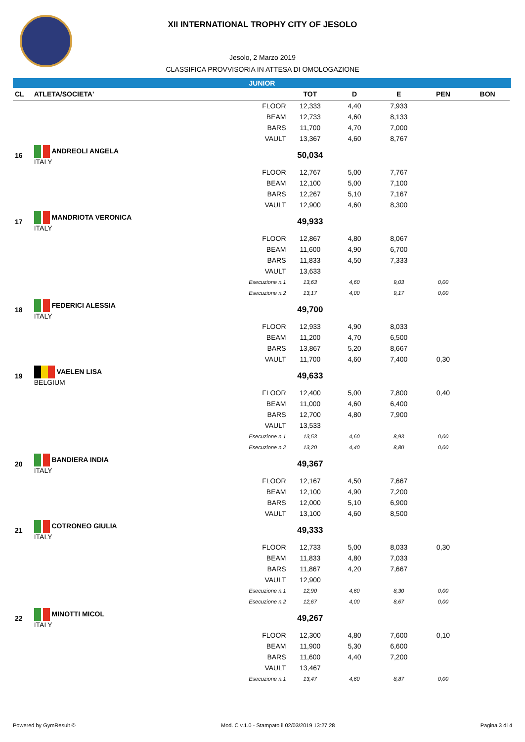XII INTERNATIONAL TROPHY CITY OF JESOLO
Jesolo, 2 Marzo 2019
CLASSIFICA PROVVISORIA IN ATTESA DI OMOLOGAZIONE
JUNIOR
| CL | ATLETA/SOCIETA' | TOT | D | E | PEN | BON |
| --- | --- | --- | --- | --- | --- | --- |
| | FLOOR | 12,333 | 4,40 | 7,933 | | |
| | BEAM | 12,733 | 4,60 | 8,133 | | |
| | BARS | 11,700 | 4,70 | 7,000 | | |
| | VAULT | 13,367 | 4,60 | 8,767 | | |
| 16 | ANDREOLI ANGELA ITALY | 50,034 | | | | |
| | FLOOR | 12,767 | 5,00 | 7,767 | | |
| | BEAM | 12,100 | 5,00 | 7,100 | | |
| | BARS | 12,267 | 5,10 | 7,167 | | |
| | VAULT | 12,900 | 4,60 | 8,300 | | |
| 17 | MANDRIOTA VERONICA ITALY | 49,933 | | | | |
| | FLOOR | 12,867 | 4,80 | 8,067 | | |
| | BEAM | 11,600 | 4,90 | 6,700 | | |
| | BARS | 11,833 | 4,50 | 7,333 | | |
| | VAULT | 13,633 | | | | |
| | Esecuzione n.1 | 13,63 | 4,60 | 9,03 | 0,00 | |
| | Esecuzione n.2 | 13,17 | 4,00 | 9,17 | 0,00 | |
| 18 | FEDERICI ALESSIA ITALY | 49,700 | | | | |
| | FLOOR | 12,933 | 4,90 | 8,033 | | |
| | BEAM | 11,200 | 4,70 | 6,500 | | |
| | BARS | 13,867 | 5,20 | 8,667 | | |
| | VAULT | 11,700 | 4,60 | 7,400 | 0,30 | |
| 19 | VAELEN LISA BELGIUM | 49,633 | | | | |
| | FLOOR | 12,400 | 5,00 | 7,800 | 0,40 | |
| | BEAM | 11,000 | 4,60 | 6,400 | | |
| | BARS | 12,700 | 4,80 | 7,900 | | |
| | VAULT | 13,533 | | | | |
| | Esecuzione n.1 | 13,53 | 4,60 | 8,93 | 0,00 | |
| | Esecuzione n.2 | 13,20 | 4,40 | 8,80 | 0,00 | |
| 20 | BANDIERA INDIA ITALY | 49,367 | | | | |
| | FLOOR | 12,167 | 4,50 | 7,667 | | |
| | BEAM | 12,100 | 4,90 | 7,200 | | |
| | BARS | 12,000 | 5,10 | 6,900 | | |
| | VAULT | 13,100 | 4,60 | 8,500 | | |
| 21 | COTRONEO GIULIA ITALY | 49,333 | | | | |
| | FLOOR | 12,733 | 5,00 | 8,033 | 0,30 | |
| | BEAM | 11,833 | 4,80 | 7,033 | | |
| | BARS | 11,867 | 4,20 | 7,667 | | |
| | VAULT | 12,900 | | | | |
| | Esecuzione n.1 | 12,90 | 4,60 | 8,30 | 0,00 | |
| | Esecuzione n.2 | 12,67 | 4,00 | 8,67 | 0,00 | |
| 22 | MINOTTI MICOL ITALY | 49,267 | | | | |
| | FLOOR | 12,300 | 4,80 | 7,600 | 0,10 | |
| | BEAM | 11,900 | 5,30 | 6,600 | | |
| | BARS | 11,600 | 4,40 | 7,200 | | |
| | VAULT | 13,467 | | | | |
| | Esecuzione n.1 | 13,47 | 4,60 | 8,87 | 0,00 | |
Powered by GymResult © Mod. C v.1.0 - Stampato il 02/03/2019 13:27:28 Pagina 3 di 4